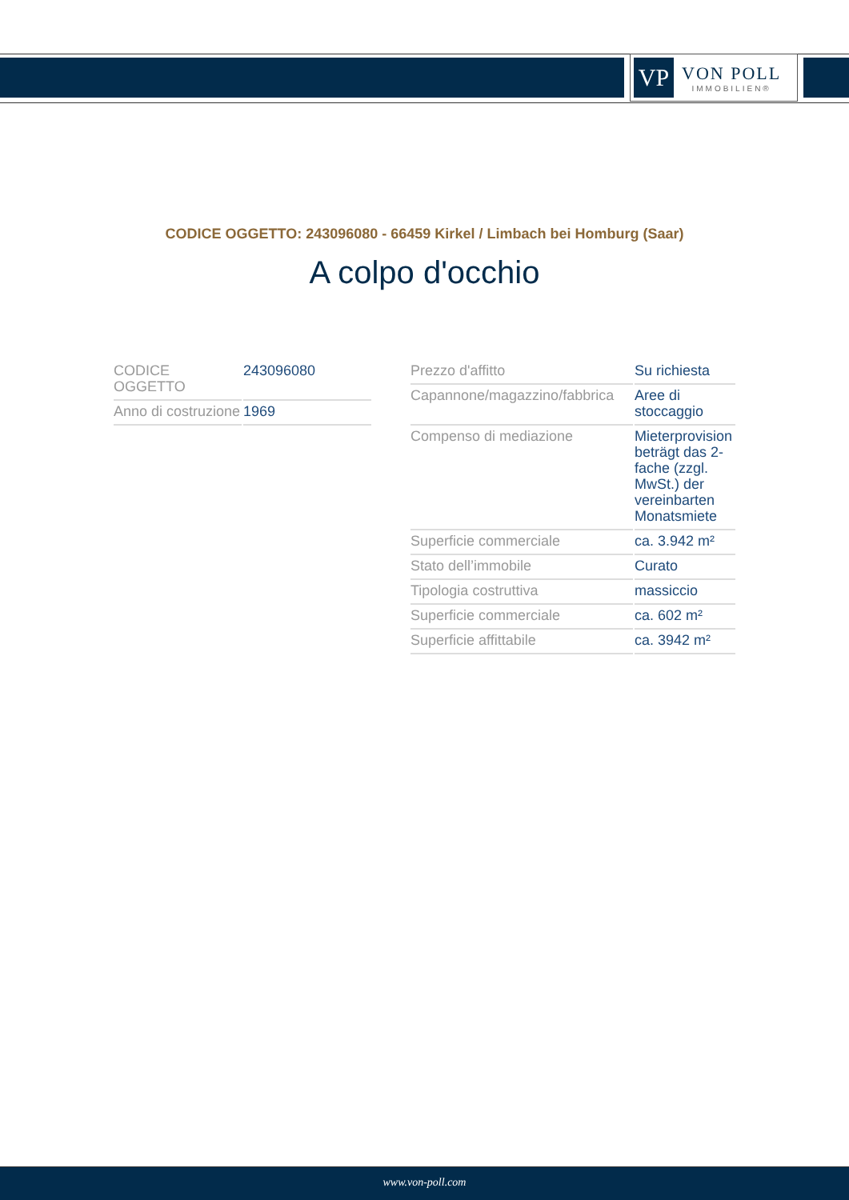VP
VON POLL
IMMOBILIEN®
CODICE OGGETTO: 243096080 - 66459 Kirkel / Limbach bei Homburg (Saar)
A colpo d'occhio
| CODICE OGGETTO | 243096080 |
| Anno di costruzione | 1969 |
| Prezzo d'affitto | Su richiesta |
| Capannone/magazzino/fabbrica | Aree di stoccaggio |
| Compenso di mediazione | Mieterprovision beträgt das 2-fache (zzgl. MwSt.) der vereinbarten Monatsmiete |
| Superficie commerciale | ca. 3.942 m² |
| Stato dell’immobile | Curato |
| Tipologia costruttiva | massiccio |
| Superficie commerciale | ca. 602 m² |
| Superficie affittabile | ca. 3942 m² |
www.von-poll.com